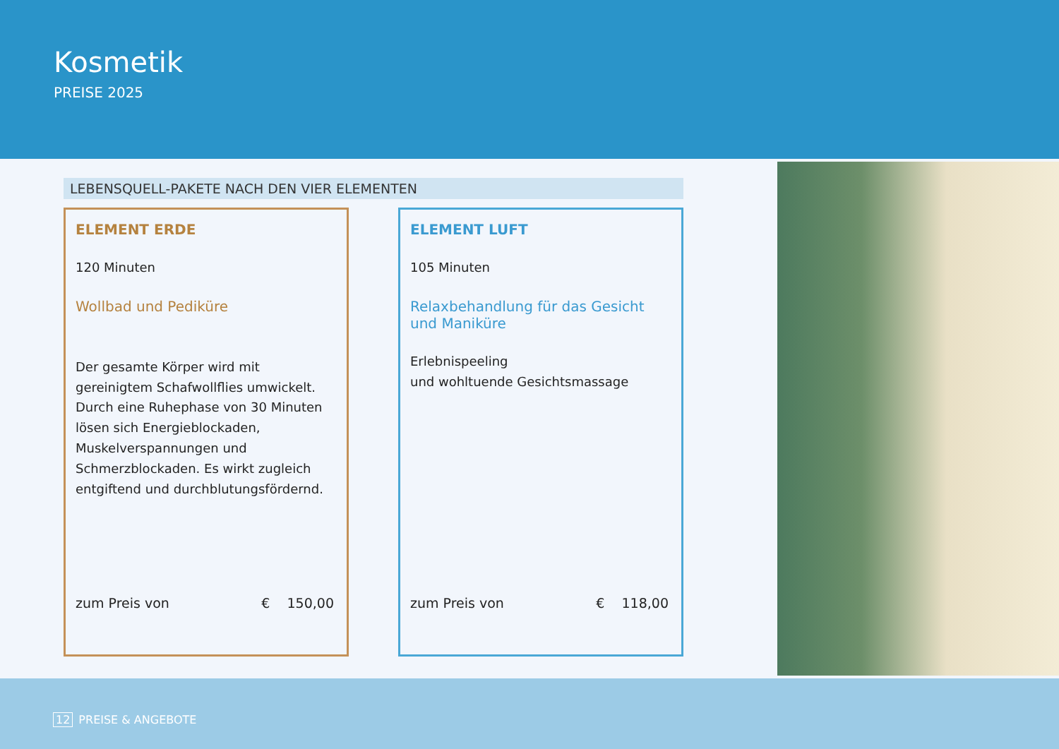Kosmetik
PREISE 2025
LEBENSQUELL-PAKETE NACH DEN VIER ELEMENTEN
ELEMENT ERDE
120 Minuten
Wollbad und Pediküre
Der gesamte Körper wird mit gereinigtem Schafwollflies umwickelt. Durch eine Ruhephase von 30 Minuten lösen sich Energieblockaden, Muskelverspannungen und Schmerzblockaden. Es wirkt zugleich entgiftend und durchblutungsfördernd.
zum Preis von € 150,00
ELEMENT LUFT
105 Minuten
Relaxbehandlung für das Gesicht
und Maniküre
Erlebnispeeling
und wohltuende Gesichtsmassage
zum Preis von € 118,00
12 PREISE & ANGEBOTE